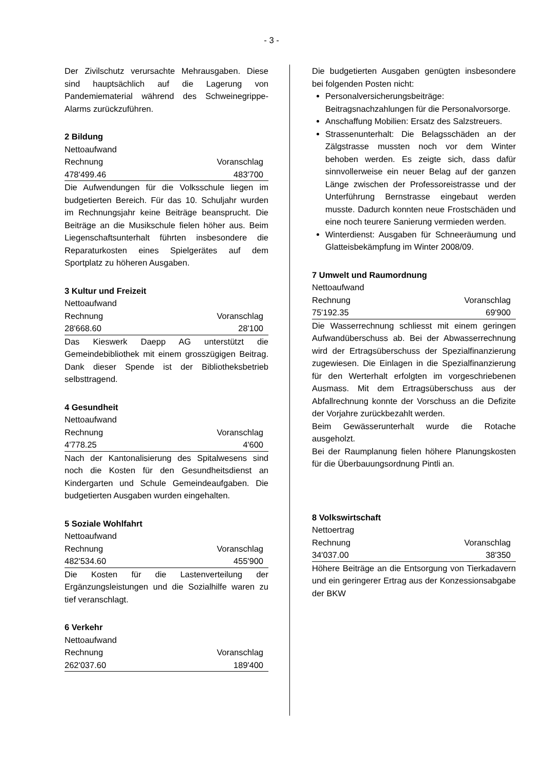- 3 -
Der Zivilschutz verursachte Mehrausgaben. Diese sind hauptsächlich auf die Lagerung von Pandemiematerial während des Schweinegrippe-Alarms zurückzuführen.
2 Bildung
| Nettoaufwand | |
| Rechnung | Voranschlag |
| 478'499.46 | 483'700 |
Die Aufwendungen für die Volksschule liegen im budgetierten Bereich. Für das 10. Schuljahr wurden im Rechnungsjahr keine Beiträge beansprucht. Die Beiträge an die Musikschule fielen höher aus. Beim Liegenschaftsunterhalt führten insbesondere die Reparaturkosten eines Spielgerätes auf dem Sportplatz zu höheren Ausgaben.
3 Kultur und Freizeit
| Nettoaufwand | |
| Rechnung | Voranschlag |
| 28'668.60 | 28'100 |
Das Kieswerk Daepp AG unterstützt die Gemeindebibliothek mit einem grosszügigen Beitrag. Dank dieser Spende ist der Bibliotheksbetrieb selbsttragend.
4 Gesundheit
| Nettoaufwand | |
| Rechnung | Voranschlag |
| 4'778.25 | 4'600 |
Nach der Kantonalisierung des Spitalwesens sind noch die Kosten für den Gesundheitsdienst an Kindergarten und Schule Gemeindeaufgaben. Die budgetierten Ausgaben wurden eingehalten.
5 Soziale Wohlfahrt
| Nettoaufwand | |
| Rechnung | Voranschlag |
| 482'534.60 | 455'900 |
Die Kosten für die Lastenverteilung der Ergänzungsleistungen und die Sozialhilfe waren zu tief veranschlagt.
6 Verkehr
| Nettoaufwand | |
| Rechnung | Voranschlag |
| 262'037.60 | 189'400 |
Die budgetierten Ausgaben genügten insbesondere bei folgenden Posten nicht:
Personalversicherungsbeiträge: Beitragsnachzahlungen für die Personalvorsorge.
Anschaffung Mobilien: Ersatz des Salzstreuers.
Strassenunterhalt: Die Belagsschäden an der Zälgstrasse mussten noch vor dem Winter behoben werden. Es zeigte sich, dass dafür sinnvollerweise ein neuer Belag auf der ganzen Länge zwischen der Professoreistrasse und der Unterführung Bernstrasse eingebaut werden musste. Dadurch konnten neue Frostschäden und eine noch teurere Sanierung vermieden werden.
Winterdienst: Ausgaben für Schneeräumung und Glatteisbekämpfung im Winter 2008/09.
7 Umwelt und Raumordnung
| Nettoaufwand | |
| Rechnung | Voranschlag |
| 75'192.35 | 69'900 |
Die Wasserrechnung schliesst mit einem geringen Aufwandüberschuss ab. Bei der Abwasserrechnung wird der Ertragsüberschuss der Spezialfinanzierung zugewiesen. Die Einlagen in die Spezialfinanzierung für den Werterhalt erfolgten im vorgeschriebenen Ausmass. Mit dem Ertragsüberschuss aus der Abfallrechnung konnte der Vorschuss an die Defizite der Vorjahre zurückbezahlt werden.
Beim Gewässerunterhalt wurde die Rotache ausgeholzt.
Bei der Raumplanung fielen höhere Planungskosten für die Überbauungsordnung Pintli an.
8 Volkswirtschaft
| Nettoertrag | |
| Rechnung | Voranschlag |
| 34'037.00 | 38'350 |
Höhere Beiträge an die Entsorgung von Tierkadavern und ein geringerer Ertrag aus der Konzessionsabgabe der BKW